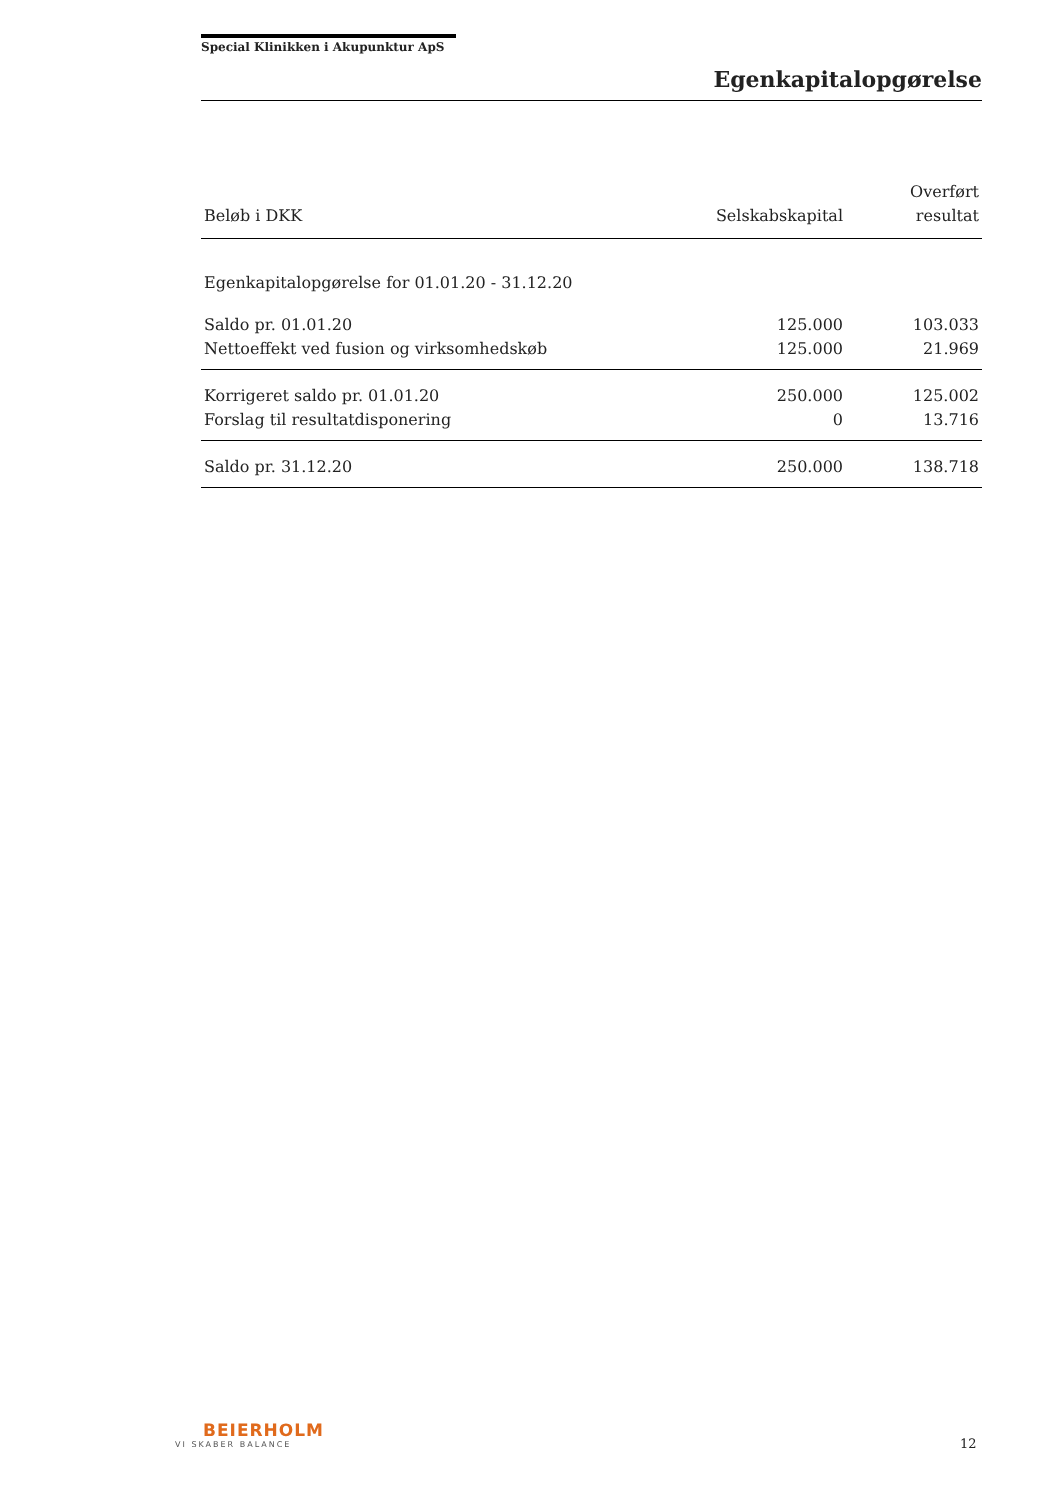Special Klinikken i Akupunktur ApS
Egenkapitalopgørelse
| Beløb i DKK | Selskabskapital | Overført resultat |
| --- | --- | --- |
| Egenkapitalopgørelse for 01.01.20 - 31.12.20 | | |
| Saldo pr. 01.01.20 | 125.000 | 103.033 |
| Nettoeffekt ved fusion og virksomhedskøb | 125.000 | 21.969 |
| Korrigeret saldo pr. 01.01.20 | 250.000 | 125.002 |
| Forslag til resultatdisponering | 0 | 13.716 |
| Saldo pr. 31.12.20 | 250.000 | 138.718 |
BEIERHOLM
VI SKABER BALANCE
12